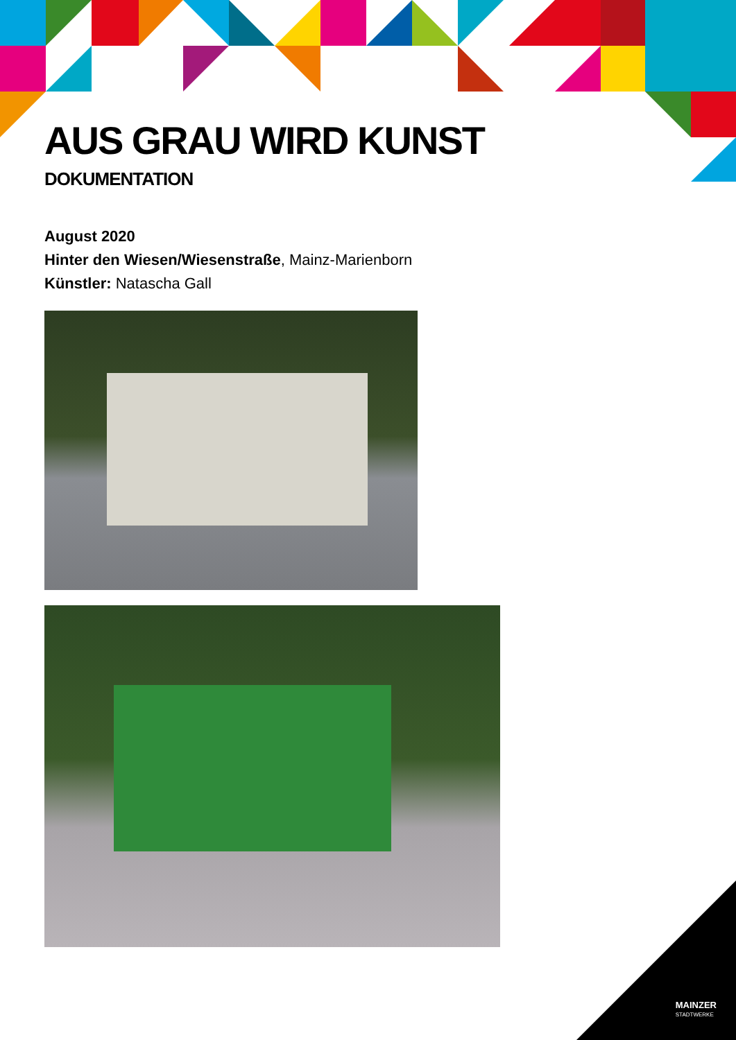AUS GRAU WIRD KUNST
DOKUMENTATION
August 2020
Hinter den Wiesen/Wiesenstraße, Mainz-Marienborn
Künstler: Natascha Gall
MAINZER
STADTWERKE